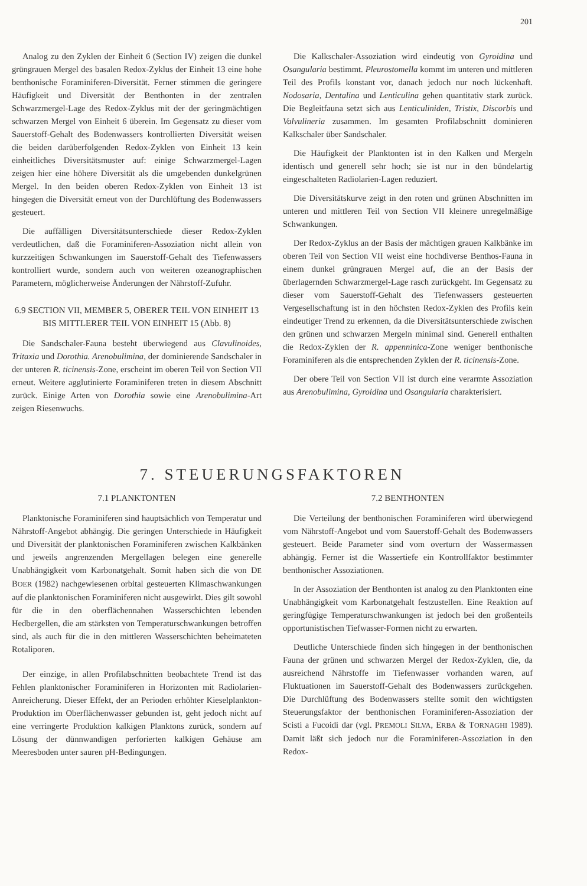201
Analog zu den Zyklen der Einheit 6 (Section IV) zeigen die dunkel grüngrauen Mergel des basalen Redox-Zyklus der Einheit 13 eine hohe benthonische Foraminiferen-Diversität. Ferner stimmen die geringere Häufigkeit und Diversität der Benthonten in der zentralen Schwarzmergel-Lage des Redox-Zyklus mit der der geringmächtigen schwarzen Mergel von Einheit 6 überein. Im Gegensatz zu dieser vom Sauerstoff-Gehalt des Bodenwassers kontrollierten Diversität weisen die beiden darüberfolgenden Redox-Zyklen von Einheit 13 kein einheitliches Diversitätsmuster auf: einige Schwarzmergel-Lagen zeigen hier eine höhere Diversität als die umgebenden dunkelgrünen Mergel. In den beiden oberen Redox-Zyklen von Einheit 13 ist hingegen die Diversität erneut von der Durchlüftung des Bodenwassers gesteuert.
Die auffälligen Diversitätsunterschiede dieser Redox-Zyklen verdeutlichen, daß die Foraminiferen-Assoziation nicht allein von kurzzeitigen Schwankungen im Sauerstoff-Gehalt des Tiefenwassers kontrolliert wurde, sondern auch von weiteren ozeanographischen Parametern, möglicherweise Änderungen der Nährstoff-Zufuhr.
6.9 SECTION VII, MEMBER 5, OBERER TEIL VON EINHEIT 13 BIS MITTLERER TEIL VON EINHEIT 15 (Abb. 8)
Die Sandschaler-Fauna besteht überwiegend aus Clavulinoides, Tritaxia und Dorothia. Arenobulimina, der dominierende Sandschaler in der unteren R. ticinensis-Zone, erscheint im oberen Teil von Section VII erneut. Weitere agglutinierte Foraminiferen treten in diesem Abschnitt zurück. Einige Arten von Dorothia sowie eine Arenobulimina-Art zeigen Riesenwuchs.
Die Kalkschaler-Assoziation wird eindeutig von Gyroidina und Osangularia bestimmt. Pleurostomella kommt im unteren und mittleren Teil des Profils konstant vor, danach jedoch nur noch lückenhaft. Nodosaria, Dentalina und Lenticulina gehen quantitativ stark zurück. Die Begleitfauna setzt sich aus Lenticuliniden, Tristix, Discorbis und Valvulineria zusammen. Im gesamten Profilabschnitt dominieren Kalkschaler über Sandschaler.
Die Häufigkeit der Planktonten ist in den Kalken und Mergeln identisch und generell sehr hoch; sie ist nur in den bündelartig eingeschalteten Radiolarien-Lagen reduziert.
Die Diversitätskurve zeigt in den roten und grünen Abschnitten im unteren und mittleren Teil von Section VII kleinere unregelmäßige Schwankungen.
Der Redox-Zyklus an der Basis der mächtigen grauen Kalkbänke im oberen Teil von Section VII weist eine hochdiverse Benthos-Fauna in einem dunkel grüngrauen Mergel auf, die an der Basis der überlagernden Schwarzmergel-Lage rasch zurückgeht. Im Gegensatz zu dieser vom Sauerstoff-Gehalt des Tiefenwassers gesteuerten Vergesellschaftung ist in den höchsten Redox-Zyklen des Profils kein eindeutiger Trend zu erkennen, da die Diversitätsunterschiede zwischen den grünen und schwarzen Mergeln minimal sind. Generell enthalten die Redox-Zyklen der R. appenninica-Zone weniger benthonische Foraminiferen als die entsprechenden Zyklen der R. ticinensis-Zone.
Der obere Teil von Section VII ist durch eine verarmte Assoziation aus Arenobulimina, Gyroidina und Osangularia charakterisiert.
7. STEUERUNGSFAKTOREN
7.1 PLANKTONTEN
Planktonische Foraminiferen sind hauptsächlich von Temperatur und Nährstoff-Angebot abhängig. Die geringen Unterschiede in Häufigkeit und Diversität der planktonischen Foraminiferen zwischen Kalkbänken und jeweils angrenzenden Mergellagen belegen eine generelle Unabhängigkeit vom Karbonatgehalt. Somit haben sich die von DE BOER (1982) nachgewiesenen orbital gesteuerten Klimaschwankungen auf die planktonischen Foraminiferen nicht ausgewirkt. Dies gilt sowohl für die in den oberflächennahen Wasserschichten lebenden Hedbergellen, die am stärksten von Temperaturschwankungen betroffen sind, als auch für die in den mittleren Wasserschichten beheimateten Rotaliporen.
Der einzige, in allen Profilabschnitten beobachtete Trend ist das Fehlen planktonischer Foraminiferen in Horizonten mit Radiolarien-Anreicherung. Dieser Effekt, der an Perioden erhöhter Kieselplankton-Produktion im Oberflächenwasser gebunden ist, geht jedoch nicht auf eine verringerte Produktion kalkigen Planktons zurück, sondern auf Lösung der dünnwandigen perforierten kalkigen Gehäuse am Meeresboden unter sauren pH-Bedingungen.
7.2 BENTHONTEN
Die Verteilung der benthonischen Foraminiferen wird überwiegend vom Nährstoff-Angebot und vom Sauerstoff-Gehalt des Bodenwassers gesteuert. Beide Parameter sind vom overturn der Wassermassen abhängig. Ferner ist die Wassertiefe ein Kontrollfaktor bestimmter benthonischer Assoziationen.
In der Assoziation der Benthonten ist analog zu den Planktonten eine Unabhängigkeit vom Karbonatgehalt festzustellen. Eine Reaktion auf geringfügige Temperaturschwankungen ist jedoch bei den großenteils opportunistischen Tiefwasser-Formen nicht zu erwarten.
Deutliche Unterschiede finden sich hingegen in der benthonischen Fauna der grünen und schwarzen Mergel der Redox-Zyklen, die, da ausreichend Nährstoffe im Tiefenwasser vorhanden waren, auf Fluktuationen im Sauerstoff-Gehalt des Bodenwassers zurückgehen. Die Durchlüftung des Bodenwassers stellte somit den wichtigsten Steuerungsfaktor der benthonischen Foraminiferen-Assoziation der Scisti a Fucoidi dar (vgl. PREMOLI SILVA, ERBA & TORNAGHI 1989). Damit läßt sich jedoch nur die Foraminiferen-Assoziation in den Redox-